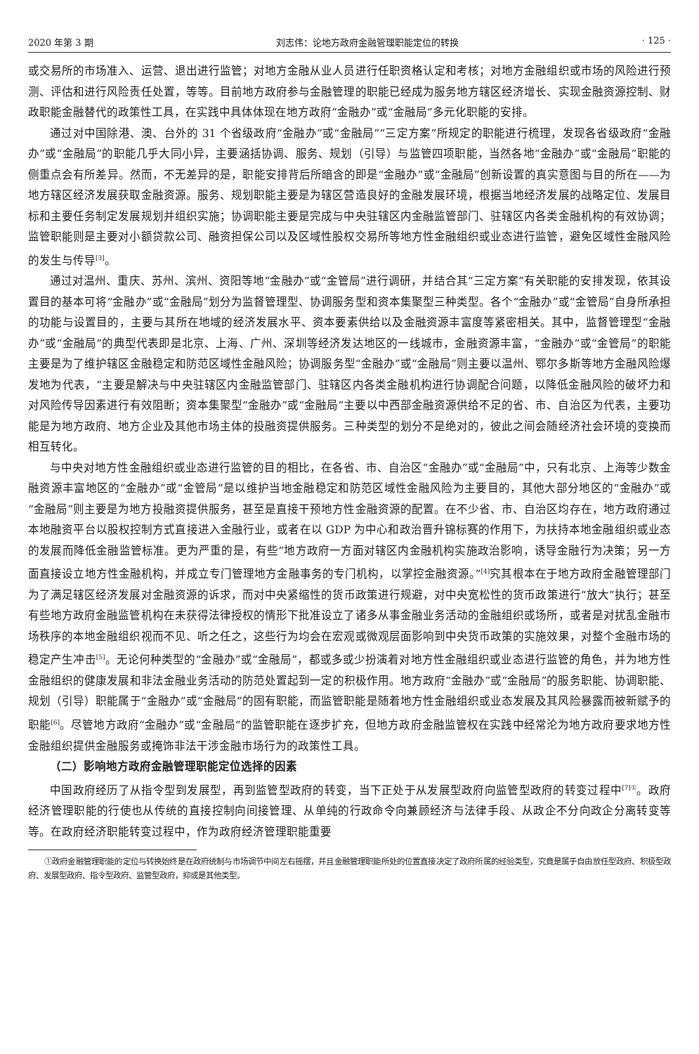2020 年第 3 期 刘志伟：论地方政府金融管理职能定位的转换 · 125 ·
或交易所的市场准入、运营、退出进行监管；对地方金融从业人员进行任职资格认定和考核；对地方金融组织或市场的风险进行预测、评估和进行风险责任处置，等等。目前地方政府参与金融管理的职能已经成为服务地方辖区经济增长、实现金融资源控制、财政职能金融替代的政策性工具，在实践中具体体现在地方政府“金融办”或“金融局”多元化职能的安排。
通过对中国除港、澳、台外的 31 个省级政府“金融办”或“金融局”“三定方案”所规定的职能进行梳理，发现各省级政府“金融办”或“金融局”的职能几乎大同小异，主要涵括协调、服务、规划（引导）与监管四项职能，当然各地“金融办”或“金融局”职能的侧重点会有所差异。然而，不无差异的是，职能安排背后所暗含的即是“金融办”或“金融局”创新设置的真实意图与目的所在——为地方辖区经济发展获取金融资源。服务、规划职能主要是为辖区营造良好的金融发展环境，根据当地经济发展的战略定位、发展目标和主要任务制定发展规划并组织实施；协调职能主要是完成与中央驻辖区内金融监管部门、驻辖区内各类金融机构的有效协调；监管职能则是主要对小额贷款公司、融资担保公司以及区域性股权交易所等地方性金融组织或业态进行监管，避免区域性金融风险的发生与传导<sup>[3]</sup>。
通过对温州、重庆、苏州、滨州、资阳等地“金融办”或“金管局”进行调研，并结合其“三定方案”有关职能的安排发现，依其设置目的基本可将“金融办”或“金融局”划分为监督管理型、协调服务型和资本集聚型三种类型。各个“金融办”或“金管局”自身所承担的功能与设置目的，主要与其所在地域的经济发展水平、资本要素供给以及金融资源丰富度等紧密相关。其中，监督管理型“金融办”或“金融局”的典型代表即是北京、上海、广州、深圳等经济发达地区的一线城市，金融资源丰富，“金融办”或“金管局”的职能主要是为了维护辖区金融稳定和防范区域性金融风险；协调服务型“金融办”或“金融局”则主要以温州、鄂尔多斯等地方金融风险爆发地为代表，“主要是解决与中央驻辖区内金融监管部门、驻辖区内各类金融机构进行协调配合问题，以降低金融风险的破坏力和对风险传导因素进行有效阻断；资本集聚型“金融办”或“金融局”主要以中西部金融资源供给不足的省、市、自治区为代表，主要功能是为地方政府、地方企业及其他市场主体的投融资提供服务。三种类型的划分不是绝对的，彼此之间会随经济社会环境的变换而相互转化。
与中央对地方性金融组织或业态进行监管的目的相比，在各省、市、自治区“金融办”或“金融局”中，只有北京、上海等少数金融资源丰富地区的“金融办”或“金管局”是以维护当地金融稳定和防范区域性金融风险为主要目的，其他大部分地区的“金融办”或“金融局”则主要是为地方投融资提供服务，甚至是直接干预地方性金融资源的配置。在不少省、市、自治区均存在，地方政府通过本地融资平台以股权控制方式直接进入金融行业，或者在以 GDP 为中心和政治晋升锦标赛的作用下，为扶持本地金融组织或业态的发展而降低金融监管标准。更为严重的是，有些“地方政府一方面对辖区内金融机构实施政治影响，诱导金融行为决策；另一方面直接设立地方性金融机构，并成立专门管理地方金融事务的专门机构，以掌控金融资源。”<sup>[4]</sup>究其根本在于地方政府金融管理部门为了满足辖区经济发展对金融资源的诉求，而对中央紧缩性的货币政策进行规避，对中央宽松性的货币政策进行“放大”执行；甚至有些地方政府金融监管机构在未获得法律授权的情形下批准设立了诸多从事金融业务活动的金融组织或场所，或者是对扰乱金融市场秩序的本地金融组织视而不见、听之任之，这些行为均会在宏观或微观层面影响到中央货币政策的实施效果，对整个金融市场的稳定产生冲击<sup>[5]</sup>。无论何种类型的“金融办”或“金融局”，都或多或少扮演着对地方性金融组织或业态进行监管的角色，并为地方性金融组织的健康发展和非法金融业务活动的防范处置起到一定的积极作用。地方政府“金融办”或“金融局”的服务职能、协调职能、规划（引导）职能属于“金融办”或“金融局”的固有职能，而监管职能是随着地方性金融组织或业态发展及其风险暴露而被新赋予的职能<sup>[6]</sup>。尽管地方政府“金融办”或“金融局”的监管职能在逐步扩充，但地方政府金融监管权在实践中经常沦为地方政府要求地方性金融组织提供金融服务或掩饰非法干涉金融市场行为的政策性工具。
（二）影响地方政府金融管理职能定位选择的因素
中国政府经历了从指令型到发展型，再到监管型政府的转变，当下正处于从发展型政府向监管型政府的转变过程中<sup>[7]①</sup>。政府经济管理职能的行使也从传统的直接控制向间接管理、从单纯的行政命令向兼顾经济与法律手段、从政企不分向政企分离转变等等。在政府经济职能转变过程中，作为政府经济管理职能重要
①政府金融管理职能的定位与转换始终是在政府统制与市场调节中间左右摇摆，并且金融管理职能所处的位置直接决定了政府所属的经验类型，究竟是属于自由放任型政府、积极型政府、发展型政府、指令型政府、监管型政府，抑或是其他类型。